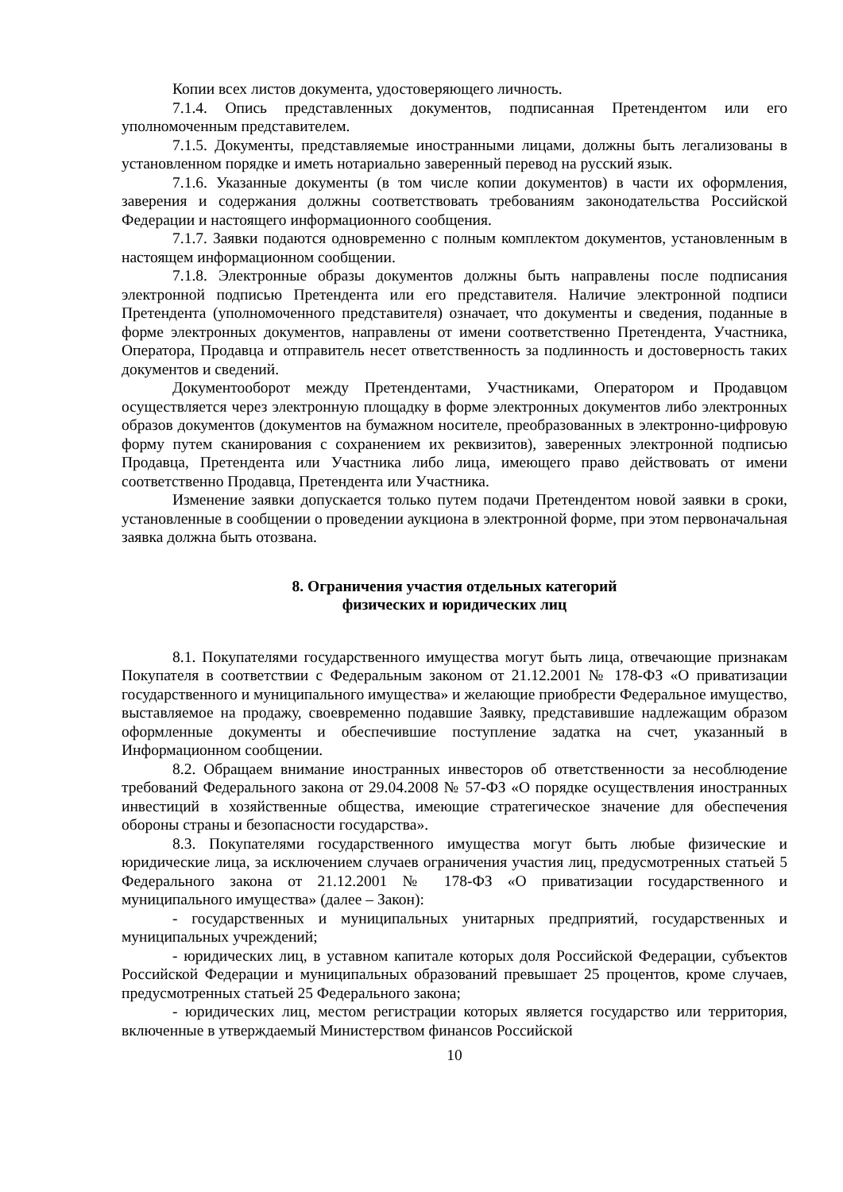Копии всех листов документа, удостоверяющего личность.
7.1.4. Опись представленных документов, подписанная Претендентом или его уполномоченным представителем.
7.1.5. Документы, представляемые иностранными лицами, должны быть легализованы в установленном порядке и иметь нотариально заверенный перевод на русский язык.
7.1.6. Указанные документы (в том числе копии документов) в части их оформления, заверения и содержания должны соответствовать требованиям законодательства Российской Федерации и настоящего информационного сообщения.
7.1.7. Заявки подаются одновременно с полным комплектом документов, установленным в настоящем информационном сообщении.
7.1.8. Электронные образы документов должны быть направлены после подписания электронной подписью Претендента или его представителя. Наличие электронной подписи Претендента (уполномоченного представителя) означает, что документы и сведения, поданные в форме электронных документов, направлены от имени соответственно Претендента, Участника, Оператора, Продавца и отправитель несет ответственность за подлинность и достоверность таких документов и сведений.
Документооборот между Претендентами, Участниками, Оператором и Продавцом осуществляется через электронную площадку в форме электронных документов либо электронных образов документов (документов на бумажном носителе, преобразованных в электронно-цифровую форму путем сканирования с сохранением их реквизитов), заверенных электронной подписью Продавца, Претендента или Участника либо лица, имеющего право действовать от имени соответственно Продавца, Претендента или Участника.
Изменение заявки допускается только путем подачи Претендентом новой заявки в сроки, установленные в сообщении о проведении аукциона в электронной форме, при этом первоначальная заявка должна быть отозвана.
8. Ограничения участия отдельных категорий
физических и юридических лиц
8.1. Покупателями государственного имущества могут быть лица, отвечающие признакам Покупателя в соответствии с Федеральным законом от 21.12.2001 № 178-ФЗ «О приватизации государственного и муниципального имущества» и желающие приобрести Федеральное имущество, выставляемое на продажу, своевременно подавшие Заявку, представившие надлежащим образом оформленные документы и обеспечившие поступление задатка на счет, указанный в Информационном сообщении.
8.2. Обращаем внимание иностранных инвесторов об ответственности за несоблюдение требований Федерального закона от 29.04.2008 № 57-ФЗ «О порядке осуществления иностранных инвестиций в хозяйственные общества, имеющие стратегическое значение для обеспечения обороны страны и безопасности государства».
8.3. Покупателями государственного имущества могут быть любые физические и юридические лица, за исключением случаев ограничения участия лиц, предусмотренных статьей 5 Федерального закона от 21.12.2001 № 178-ФЗ «О приватизации государственного и муниципального имущества» (далее – Закон):
- государственных и муниципальных унитарных предприятий, государственных и муниципальных учреждений;
- юридических лиц, в уставном капитале которых доля Российской Федерации, субъектов Российской Федерации и муниципальных образований превышает 25 процентов, кроме случаев, предусмотренных статьей 25 Федерального закона;
- юридических лиц, местом регистрации которых является государство или территория, включенные в утверждаемый Министерством финансов Российской
10